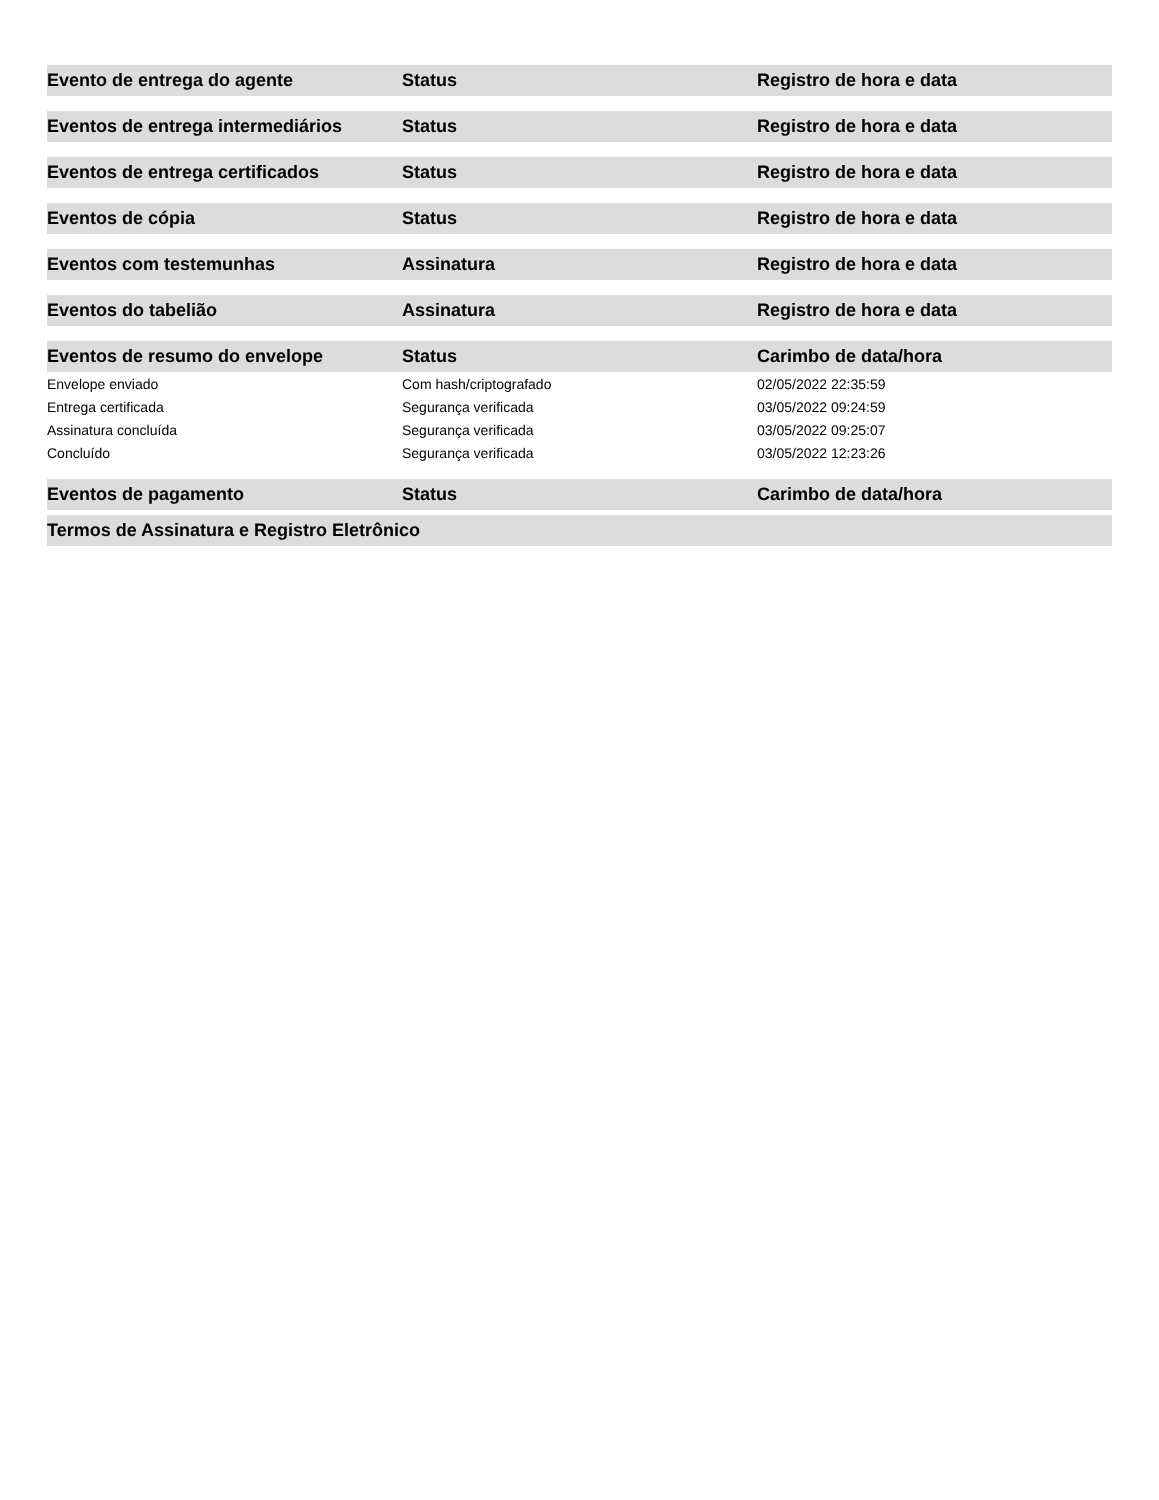| Evento de entrega do agente | Status | Registro de hora e data |
| --- | --- | --- |
| Eventos de entrega intermediários | Status | Registro de hora e data |
| --- | --- | --- |
| Eventos de entrega certificados | Status | Registro de hora e data |
| --- | --- | --- |
| Eventos de cópia | Status | Registro de hora e data |
| --- | --- | --- |
| Eventos com testemunhas | Assinatura | Registro de hora e data |
| --- | --- | --- |
| Eventos do tabelião | Assinatura | Registro de hora e data |
| --- | --- | --- |
| Eventos de resumo do envelope | Status | Carimbo de data/hora |
| --- | --- | --- |
| Envelope enviado | Com hash/criptografado | 02/05/2022 22:35:59 |
| Entrega certificada | Segurança verificada | 03/05/2022 09:24:59 |
| Assinatura concluída | Segurança verificada | 03/05/2022 09:25:07 |
| Concluído | Segurança verificada | 03/05/2022 12:23:26 |
| Eventos de pagamento | Status | Carimbo de data/hora |
| --- | --- | --- |
| Termos de Assinatura e Registro Eletrônico |
| --- |